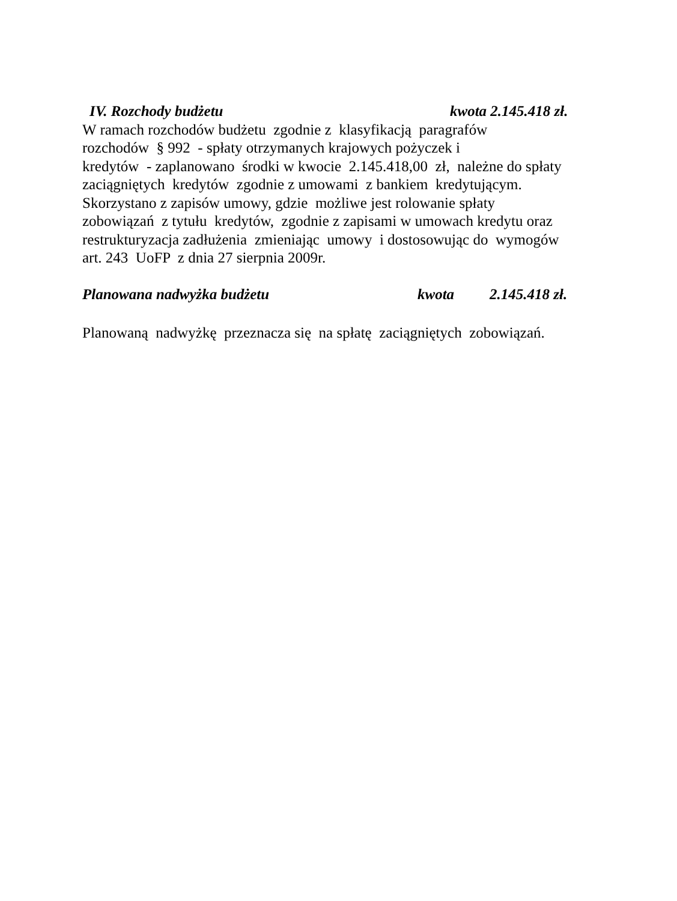IV. Rozchody budżetu kwota 2.145.418 zł.
W ramach rozchodów budżetu zgodnie z klasyfikacją paragrafów rozchodów § 992 - spłaty otrzymanych krajowych pożyczek i kredytów - zaplanowano środki w kwocie 2.145.418,00 zł, należne do spłaty zaciągniętych kredytów zgodnie z umowami z bankiem kredytującym. Skorzystano z zapisów umowy, gdzie możliwe jest rolowanie spłaty zobowiązań z tytułu kredytów, zgodnie z zapisami w umowach kredytu oraz restrukturyzacja zadłużenia zmieniając umowy i dostosowując do wymogów art. 243 UoFP z dnia 27 sierpnia 2009r.
Planowana nadwyżka budżetu kwota 2.145.418 zł.
Planowaną nadwyżkę przeznacza się na spłatę zaciągniętych zobowiązań.